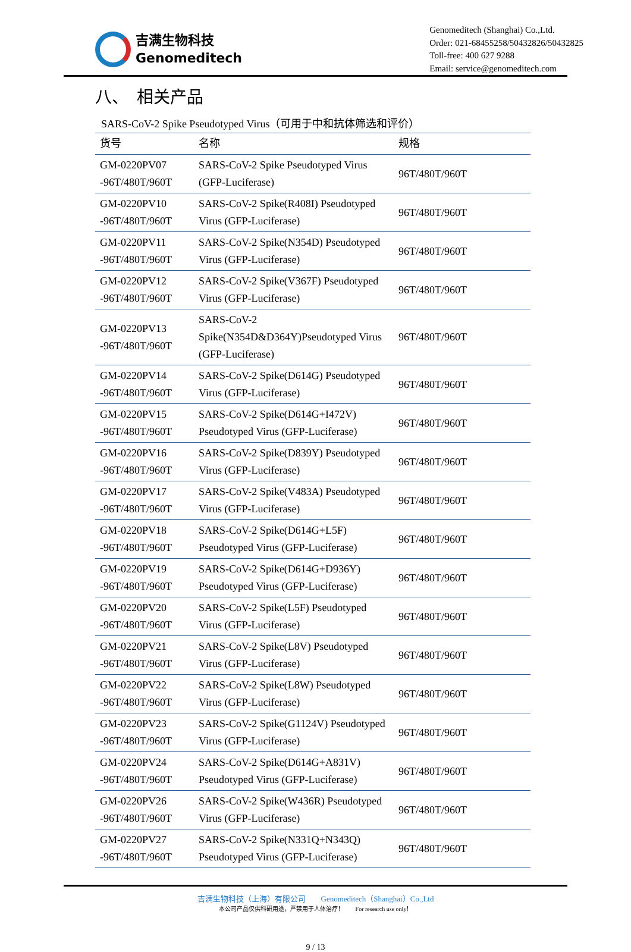吉满生物科技
Genomeditech
Genomeditech (Shanghai) Co.,Ltd.
Order: 021-68455258/50432826/50432825
Toll-free: 400 627 9288
Email: service@genomeditech.com
八、　相关产品
SARS-CoV-2 Spike Pseudotyped Virus（可用于中和抗体筛选和评价）
| 货号 | 名称 | 规格 |
| --- | --- | --- |
| GM-0220PV07 -96T/480T/960T | SARS-CoV-2 Spike Pseudotyped Virus (GFP-Luciferase) | 96T/480T/960T |
| GM-0220PV10 -96T/480T/960T | SARS-CoV-2 Spike(R408I) Pseudotyped Virus (GFP-Luciferase) | 96T/480T/960T |
| GM-0220PV11 -96T/480T/960T | SARS-CoV-2 Spike(N354D) Pseudotyped Virus (GFP-Luciferase) | 96T/480T/960T |
| GM-0220PV12 -96T/480T/960T | SARS-CoV-2 Spike(V367F) Pseudotyped Virus (GFP-Luciferase) | 96T/480T/960T |
| GM-0220PV13 -96T/480T/960T | SARS-CoV-2 Spike(N354D&D364Y)Pseudotyped Virus (GFP-Luciferase) | 96T/480T/960T |
| GM-0220PV14 -96T/480T/960T | SARS-CoV-2 Spike(D614G) Pseudotyped Virus (GFP-Luciferase) | 96T/480T/960T |
| GM-0220PV15 -96T/480T/960T | SARS-CoV-2 Spike(D614G+I472V) Pseudotyped Virus (GFP-Luciferase) | 96T/480T/960T |
| GM-0220PV16 -96T/480T/960T | SARS-CoV-2 Spike(D839Y) Pseudotyped Virus (GFP-Luciferase) | 96T/480T/960T |
| GM-0220PV17 -96T/480T/960T | SARS-CoV-2 Spike(V483A) Pseudotyped Virus (GFP-Luciferase) | 96T/480T/960T |
| GM-0220PV18 -96T/480T/960T | SARS-CoV-2 Spike(D614G+L5F) Pseudotyped Virus (GFP-Luciferase) | 96T/480T/960T |
| GM-0220PV19 -96T/480T/960T | SARS-CoV-2 Spike(D614G+D936Y) Pseudotyped Virus (GFP-Luciferase) | 96T/480T/960T |
| GM-0220PV20 -96T/480T/960T | SARS-CoV-2 Spike(L5F) Pseudotyped Virus (GFP-Luciferase) | 96T/480T/960T |
| GM-0220PV21 -96T/480T/960T | SARS-CoV-2 Spike(L8V) Pseudotyped Virus (GFP-Luciferase) | 96T/480T/960T |
| GM-0220PV22 -96T/480T/960T | SARS-CoV-2 Spike(L8W) Pseudotyped Virus (GFP-Luciferase) | 96T/480T/960T |
| GM-0220PV23 -96T/480T/960T | SARS-CoV-2 Spike(G1124V) Pseudotyped Virus (GFP-Luciferase) | 96T/480T/960T |
| GM-0220PV24 -96T/480T/960T | SARS-CoV-2 Spike(D614G+A831V) Pseudotyped Virus (GFP-Luciferase) | 96T/480T/960T |
| GM-0220PV26 -96T/480T/960T | SARS-CoV-2 Spike(W436R) Pseudotyped Virus (GFP-Luciferase) | 96T/480T/960T |
| GM-0220PV27 -96T/480T/960T | SARS-CoV-2 Spike(N331Q+N343Q) Pseudotyped Virus (GFP-Luciferase) | 96T/480T/960T |
吉满生物科技（上海）有限公司　　Genomeditech（Shanghai）Co.,Ltd
本公司产品仅供科研用途，严禁用于人体治疗！　　For research use only！
9 / 13